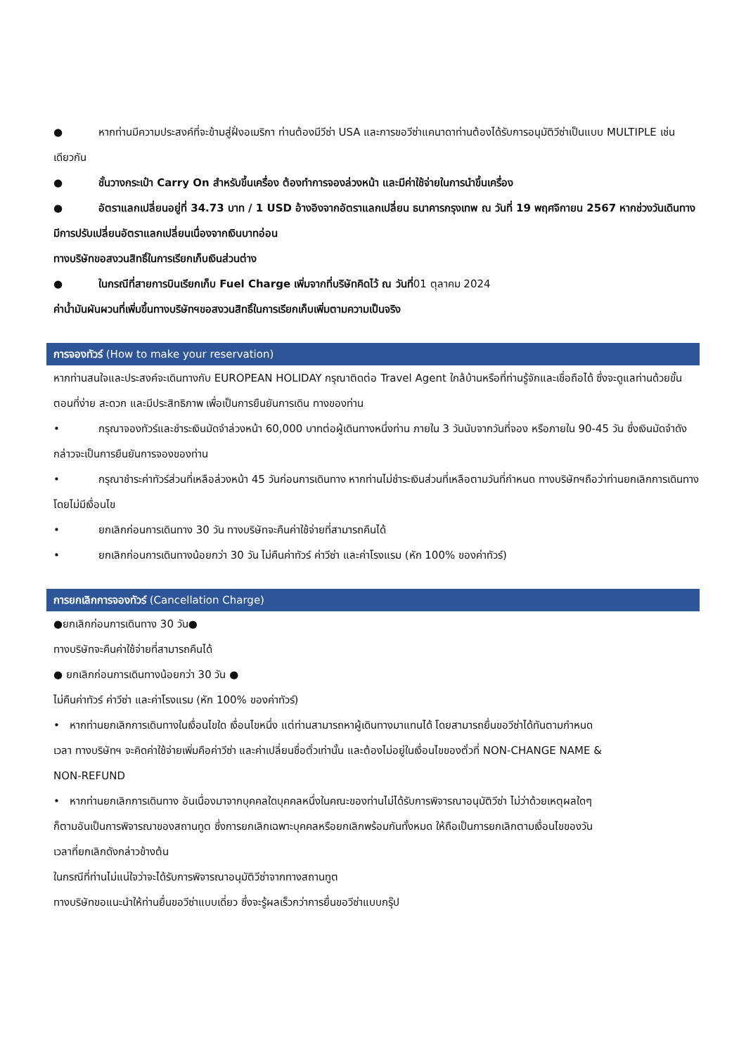● หากท่านมีความประสงค์ที่จะข้ามสู่ฝั่งอเมริกา ท่านต้องมีวีซ่า USA และการขอวีซ่าแคนาดาท่านต้องได้รับการอนุมัติวีซ่าเป็นแบบ MULTIPLE เช่นเดียวกัน
● ชั้นวางกระเป๋า Carry On สำหรับขึ้นเครื่อง ต้องทำการจองล่วงหน้า และมีค่าใช้จ่ายในการนำขึ้นเครื่อง
● อัตราแลกเปลี่ยนอยู่ที่ 34.73 บาท / 1 USD อ้างอิงจากอัตราแลกเปลี่ยน ธนาคารกรุงเทพ ณ วันที่ 19 พฤศจิกายน 2567 หากช่วงวันเดินทางมีการปรับเปลี่ยนอัตราแลกเปลี่ยนเนื่องจากเงินบาทอ่อน
ทางบริษัทขอสงวนสิทธิ์ในการเรียกเก็บเงินส่วนต่าง
● ในกรณีที่สายการบินเรียกเก็บ Fuel Charge เพิ่มจากที่บริษัทคิดไว้ ณ วันที่01 ตุลาคม 2024
ค่าน้ำมันผันผวนที่เพิ่มขึ้นทางบริษัทฯขอสงวนสิทธิ์ในการเรียกเก็บเพิ่มตามความเป็นจริง
การจองทัวร์ (How to make your reservation)
หากท่านสนใจและประสงค์จะเดินทางกับ EUROPEAN HOLIDAY กรุณาติดต่อ Travel Agent ใกล้บ้านหรือที่ท่านรู้จักและเชื่อถือได้ ซึ่งจะดูแลท่านด้วยขั้นตอนที่ง่าย สะดวก และมีประสิทธิภาพ เพื่อเป็นการยืนยันการเดิน ทางของท่าน
• กรุณาจองทัวร์และชำระเงินมัดจำล่วงหน้า 60,000 บาทต่อผู้เดินทางหนึ่งท่าน ภายใน 3 วันนับจากวันที่จอง หรือภายใน 90-45 วัน ซึ่งเงินมัดจำดังกล่าวจะเป็นการยืนยันการจองของท่าน
• กรุณาชำระค่าทัวร์ส่วนที่เหลือล่วงหน้า 45 วันก่อนการเดินทาง หากท่านไม่ชำระเงินส่วนที่เหลือตามวันที่กำหนด ทางบริษัทฯถือว่าท่านยกเลิกการเดินทางโดยไม่มีเงื่อนไข
• ยกเลิกก่อนการเดินทาง 30 วัน ทางบริษัทจะคืนค่าใช้จ่ายที่สามารถคืนได้
• ยกเลิกก่อนการเดินทางน้อยกว่า 30 วัน ไม่คืนค่าทัวร์ ค่าวีซ่า และค่าโรงแรม (หัก 100% ของค่าทัวร์)
การยกเลิกการจองทัวร์ (Cancellation Charge)
●ยกเลิกก่อนการเดินทาง 30 วัน●
ทางบริษัทจะคืนค่าใช้จ่ายที่สามารถคืนได้
● ยกเลิกก่อนการเดินทางน้อยกว่า 30 วัน ●
ไม่คืนค่าทัวร์ ค่าวีซ่า และค่าโรงแรม (หัก 100% ของค่าทัวร์)
• หากท่านยกเลิกการเดินทางในเงื่อนไขใด เงื่อนไขหนึ่ง แต่ท่านสามารถหาผู้เดินทางมาแทนได้ โดยสามารถยื่นขอวีซ่าได้ทันตามกำหนดเวลา ทางบริษัทฯ จะคิดค่าใช้จ่ายเพิ่มคือค่าวีซ่า และค่าเปลี่ยนชื่อตั๋วเท่านั้น และต้องไม่อยู่ในเงื่อนไขของตั๋วที่ NON-CHANGE NAME & NON-REFUND
• หากท่านยกเลิกการเดินทาง อันเนื่องมาจากบุคคลใดบุคคลหนึ่งในคณะของท่านไม่ได้รับการพิจารณาอนุมัติวีซ่า ไม่ว่าด้วยเหตุผลใดๆ ก็ตามอันเป็นการพิจารณาของสถานทูต ซึ่งการยกเลิกเฉพาะบุคคลหรือยกเลิกพร้อมกันทั้งหมด ให้ถือเป็นการยกเลิกตามเงื่อนไขของวันเวลาที่ยกเลิกดังกล่าวข้างต้น
ในกรณีที่ท่านไม่แน่ใจว่าจะได้รับการพิจารณาอนุมัติวีซ่าจากทางสถานทูต
ทางบริษัทขอแนะนำให้ท่านยื่นขอวีซ่าแบบเดี่ยว ซึ่งจะรู้ผลเร็วกว่าการยื่นขอวีซ่าแบบกรุ๊ป